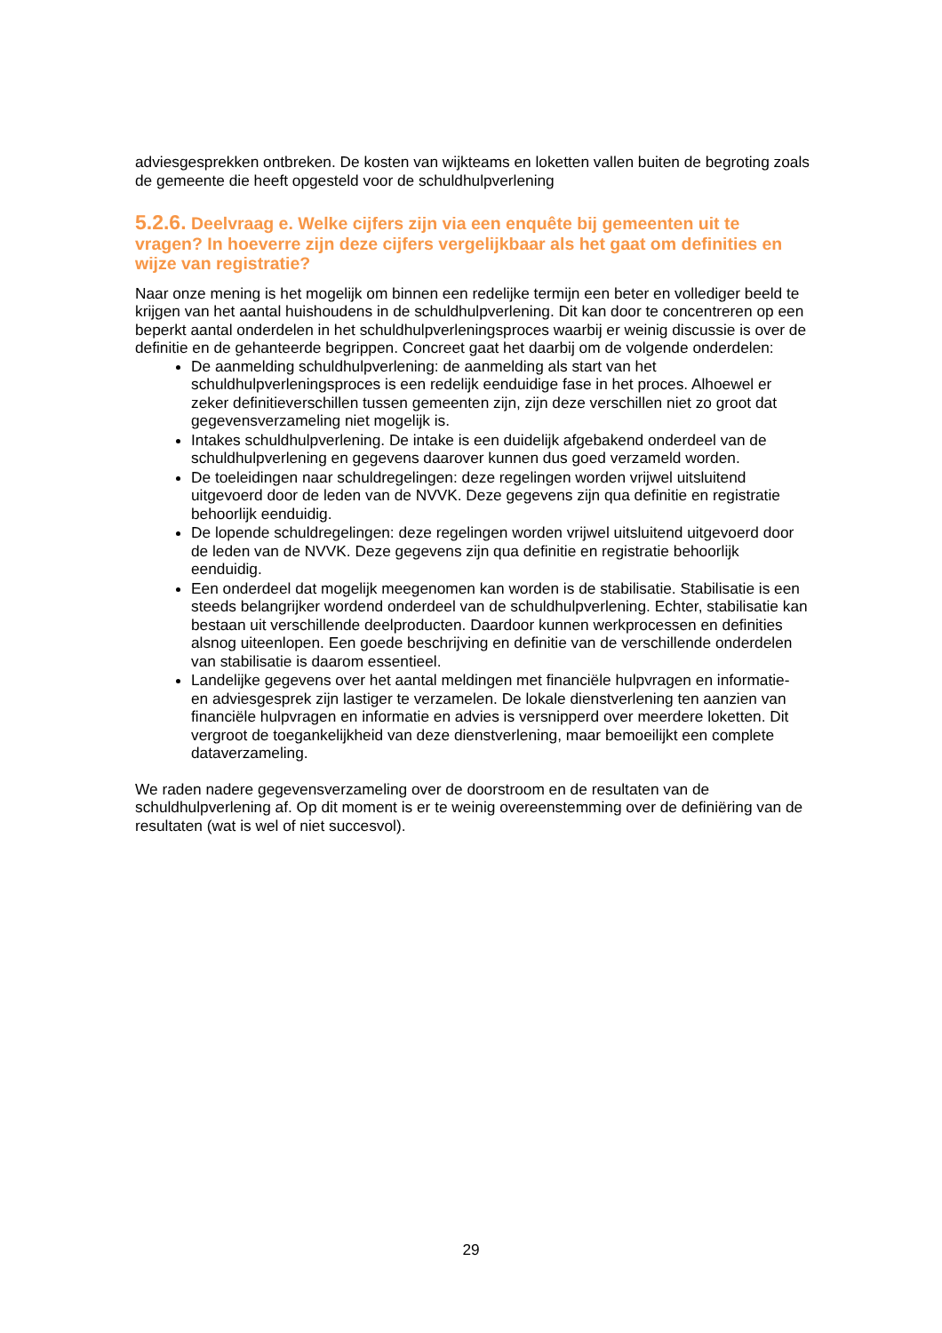adviesgesprekken ontbreken. De kosten van wijkteams en loketten vallen buiten de begroting zoals de gemeente die heeft opgesteld voor de schuldhulpverlening
5.2.6. Deelvraag e. Welke cijfers zijn via een enquête bij gemeenten uit te vragen? In hoeverre zijn deze cijfers vergelijkbaar als het gaat om definities en wijze van registratie?
Naar onze mening is het mogelijk om binnen een redelijke termijn een beter en vollediger beeld te krijgen van het aantal huishoudens in de schuldhulpverlening. Dit kan door te concentreren op een beperkt aantal onderdelen in het schuldhulpverleningsproces waarbij er weinig discussie is over de definitie en de gehanteerde begrippen. Concreet gaat het daarbij om de volgende onderdelen:
De aanmelding schuldhulpverlening: de aanmelding als start van het schuldhulpverleningsproces is een redelijk eenduidige fase in het proces. Alhoewel er zeker definitieverschillen tussen gemeenten zijn, zijn deze verschillen niet zo groot dat gegevensverzameling niet mogelijk is.
Intakes schuldhulpverlening. De intake is een duidelijk afgebakend onderdeel van de schuldhulpverlening en gegevens daarover kunnen dus goed verzameld worden.
De toeleidingen naar schuldregelingen: deze regelingen worden vrijwel uitsluitend uitgevoerd door de leden van de NVVK. Deze gegevens zijn qua definitie en registratie behoorlijk eenduidig.
De lopende schuldregelingen: deze regelingen worden vrijwel uitsluitend uitgevoerd door de leden van de NVVK. Deze gegevens zijn qua definitie en registratie behoorlijk eenduidig.
Een onderdeel dat mogelijk meegenomen kan worden is de stabilisatie. Stabilisatie is een steeds belangrijker wordend onderdeel van de schuldhulpverlening. Echter, stabilisatie kan bestaan uit verschillende deelproducten. Daardoor kunnen werkprocessen en definities alsnog uiteenlopen. Een goede beschrijving en definitie van de verschillende onderdelen van stabilisatie is daarom essentieel.
Landelijke gegevens over het aantal meldingen met financiële hulpvragen en informatie- en adviesgesprek zijn lastiger te verzamelen. De lokale dienstverlening ten aanzien van financiële hulpvragen en informatie en advies is versnipperd over meerdere loketten. Dit vergroot de toegankelijkheid van deze dienstverlening, maar bemoeilijkt een complete dataverzameling.
We raden nadere gegevensverzameling over de doorstroom en de resultaten van de schuldhulpverlening af. Op dit moment is er te weinig overeenstemming over de definiëring van de resultaten (wat is wel of niet succesvol).
29